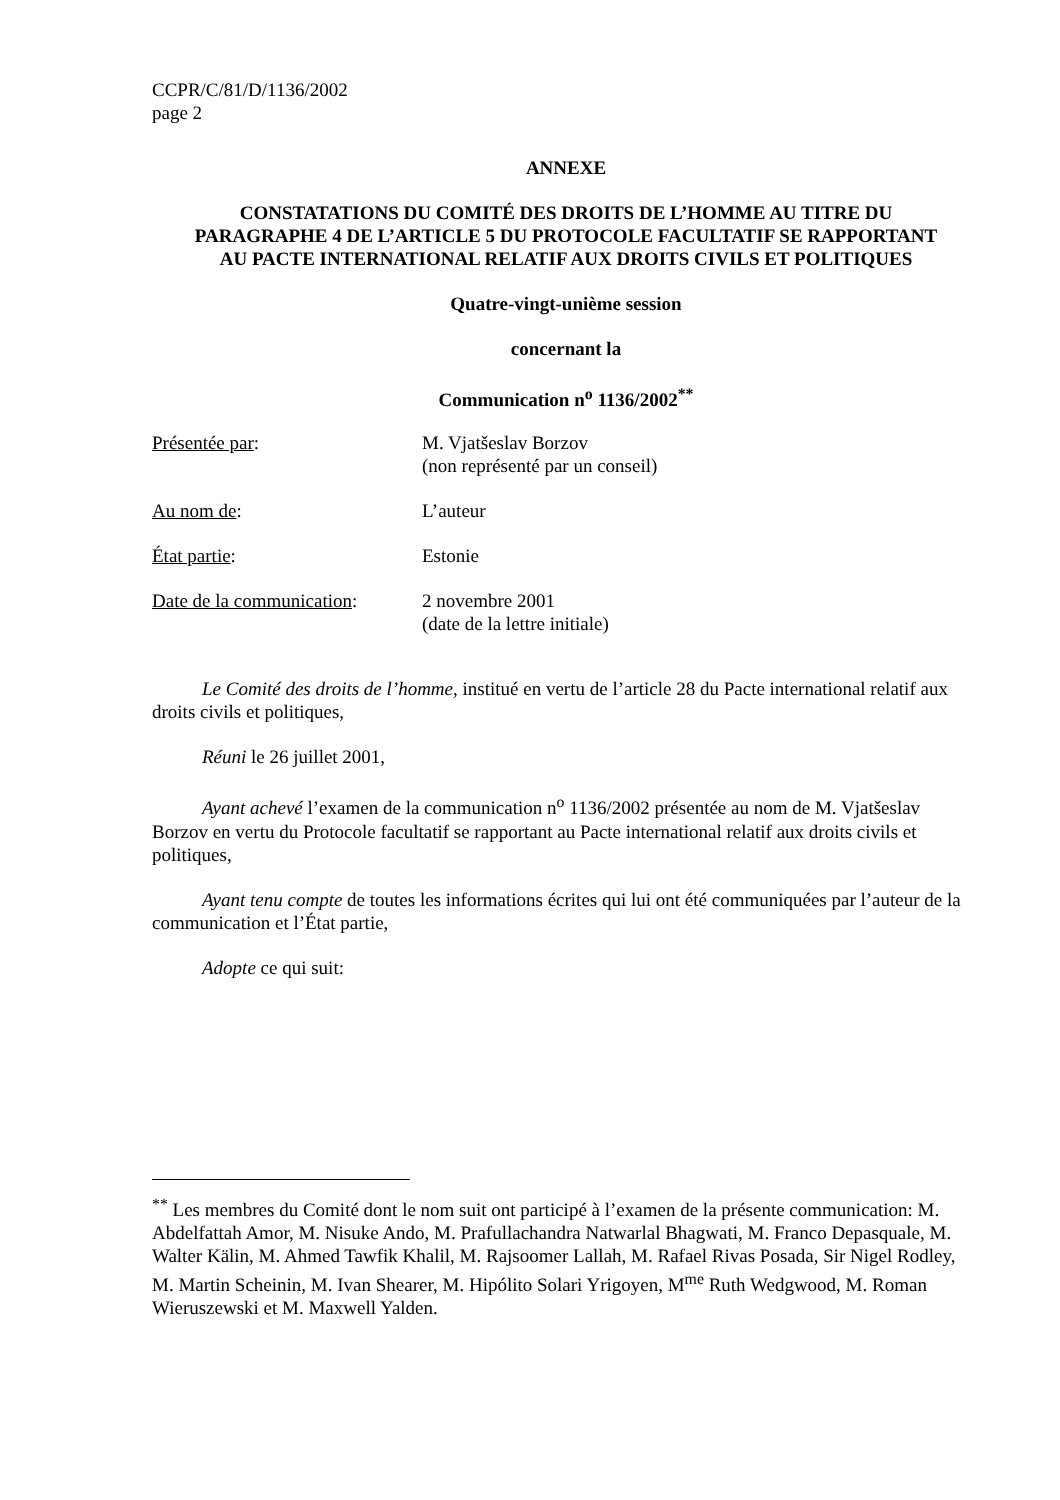CCPR/C/81/D/1136/2002
page 2
ANNEXE
CONSTATATIONS DU COMITÉ DES DROITS DE L’HOMME AU TITRE DU PARAGRAPHE 4 DE L’ARTICLE 5 DU PROTOCOLE FACULTATIF SE RAPPORTANT AU PACTE INTERNATIONAL RELATIF AUX DROITS CIVILS ET POLITIQUES
Quatre-vingt-unième session
concernant la
Communication n<sup>o</sup> 1136/2002<sup>**</sup>
| Présentée par : | M. Vjatšeslav Borzov (non représenté par un conseil) |
| Au nom de : | L’auteur |
| État partie : | Estonie |
| Date de la communication : | 2 novembre 2001 (date de la lettre initiale) |
Le Comité des droits de l’homme, institué en vertu de l’article 28 du Pacte international relatif aux droits civils et politiques,
Réuni le 26 juillet 2001,
Ayant achevé l’examen de la communication n<sup>o</sup> 1136/2002 présentée au nom de M. Vjatšeslav Borzov en vertu du Protocole facultatif se rapportant au Pacte international relatif aux droits civils et politiques,
Ayant tenu compte de toutes les informations écrites qui lui ont été communiquées par l’auteur de la communication et l’État partie,
Adopte ce qui suit:
<sup>**</sup> Les membres du Comité dont le nom suit ont participé à l’examen de la présente communication: M. Abdelfattah Amor, M. Nisuke Ando, M. Prafullachandra Natwarlal Bhagwati, M. Franco Depasquale, M. Walter Kälin, M. Ahmed Tawfik Khalil, M. Rajsoomer Lallah, M. Rafael Rivas Posada, Sir Nigel Rodley, M. Martin Scheinin, M. Ivan Shearer, M. Hipólito Solari Yrigoyen, M<sup>me</sup> Ruth Wedgwood, M. Roman Wieruszewski et M. Maxwell Yalden.